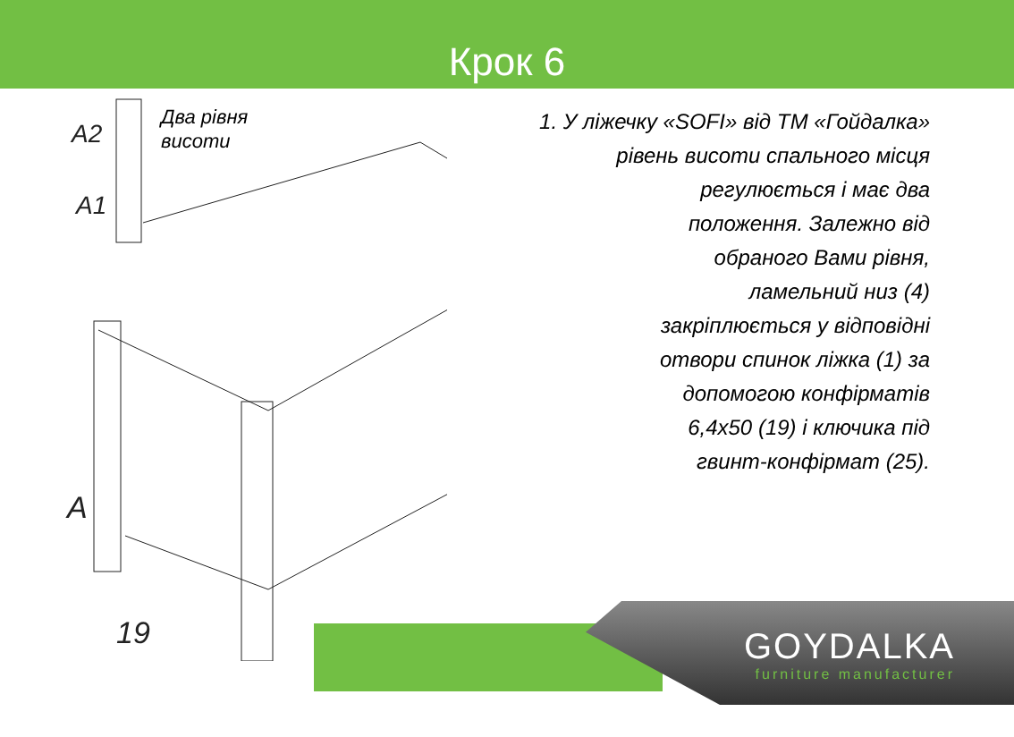Крок 6
Два рівня
висоти
A2
A1
19
A
1. У ліжечку «SOFI» від ТМ «Гойдалка»
рівень висоти спального місця
регулюється і має два
положення. Залежно від
обраного Вами рівня,
ламельний низ (4)
закріплюється у відповідні
отвори спинок ліжка (1) за
допомогою конфірматів
6,4х50 (19) і ключика під
гвинт-конфірмат (25).
GOYDALKA
furniture manufacturer